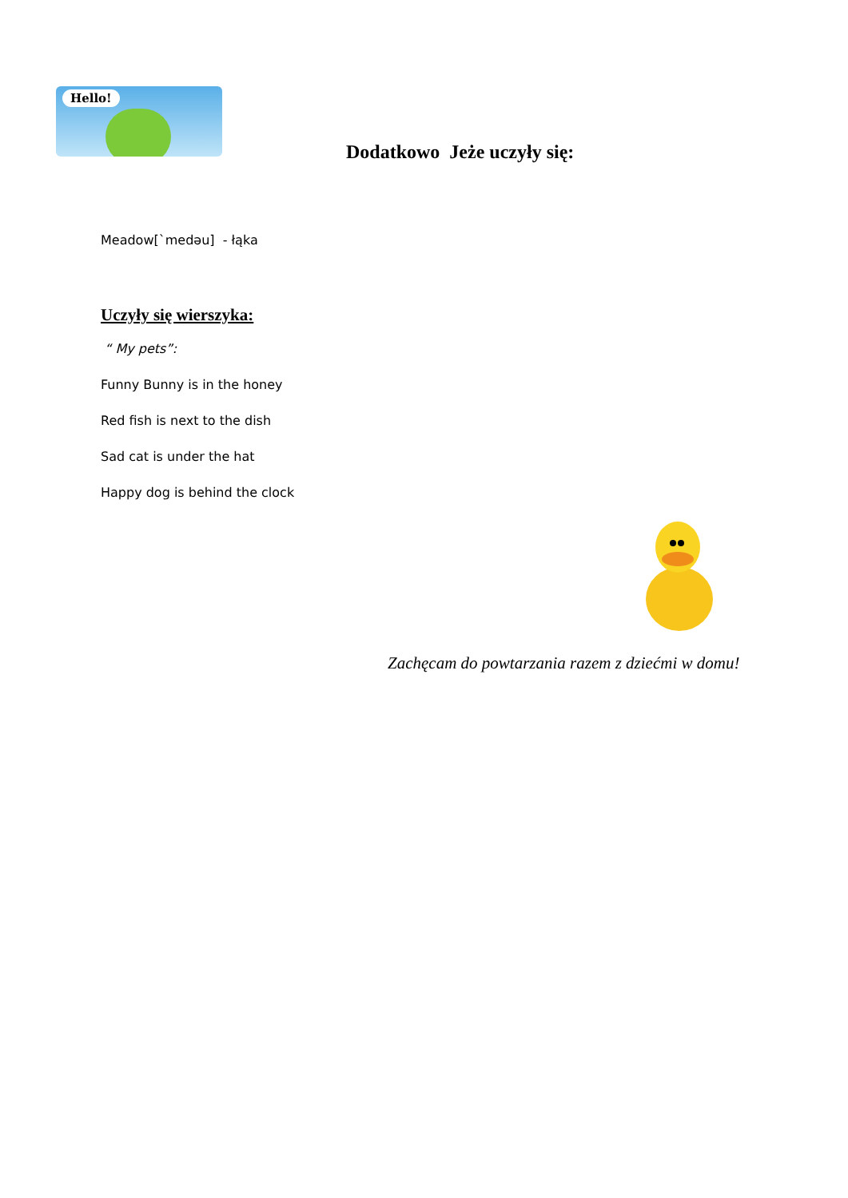Hello!
Dodatkowo Jeże uczyły się:
Meadow[`medəu] - łąka
Uczyły się wierszyka:
“ My pets”:
Funny Bunny is in the honey
Red fish is next to the dish
Sad cat is under the hat
Happy dog is behind the clock
Zachęcam do powtarzania razem z dziećmi w domu!